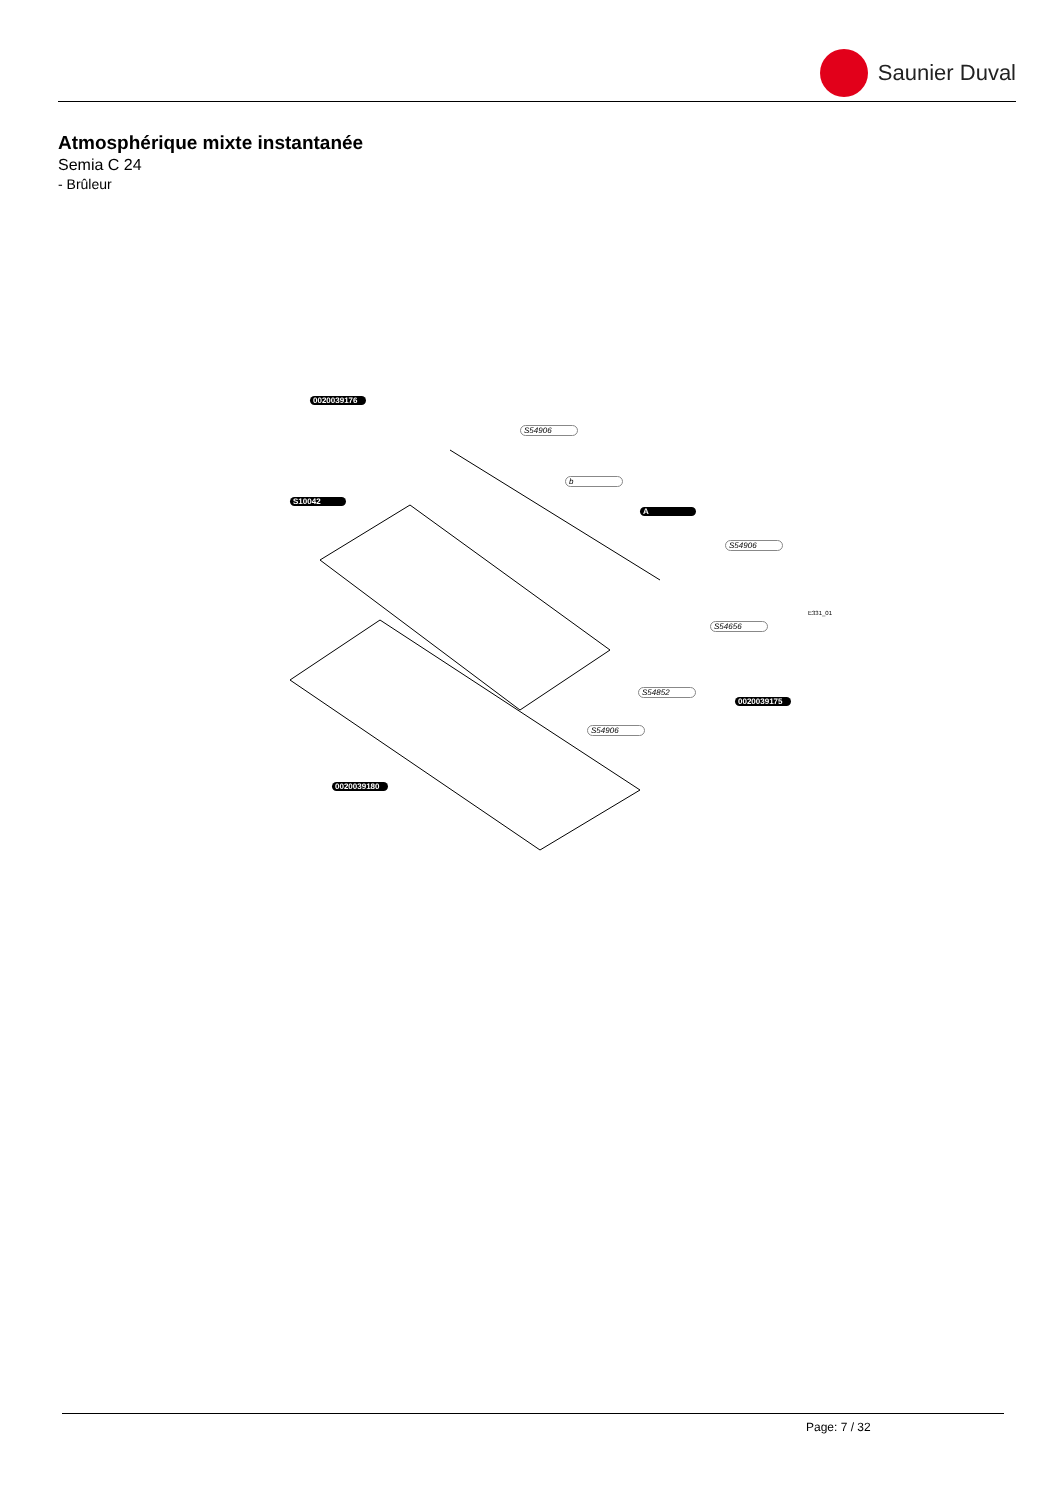Saunier Duval
Atmosphérique mixte instantanée
Semia C 24
- Brûleur
0020039176
S54906
b
S10042
A
S54906
S54656
S54852
0020039175
S54906
0020039180
E331_01
Page: 7 / 32